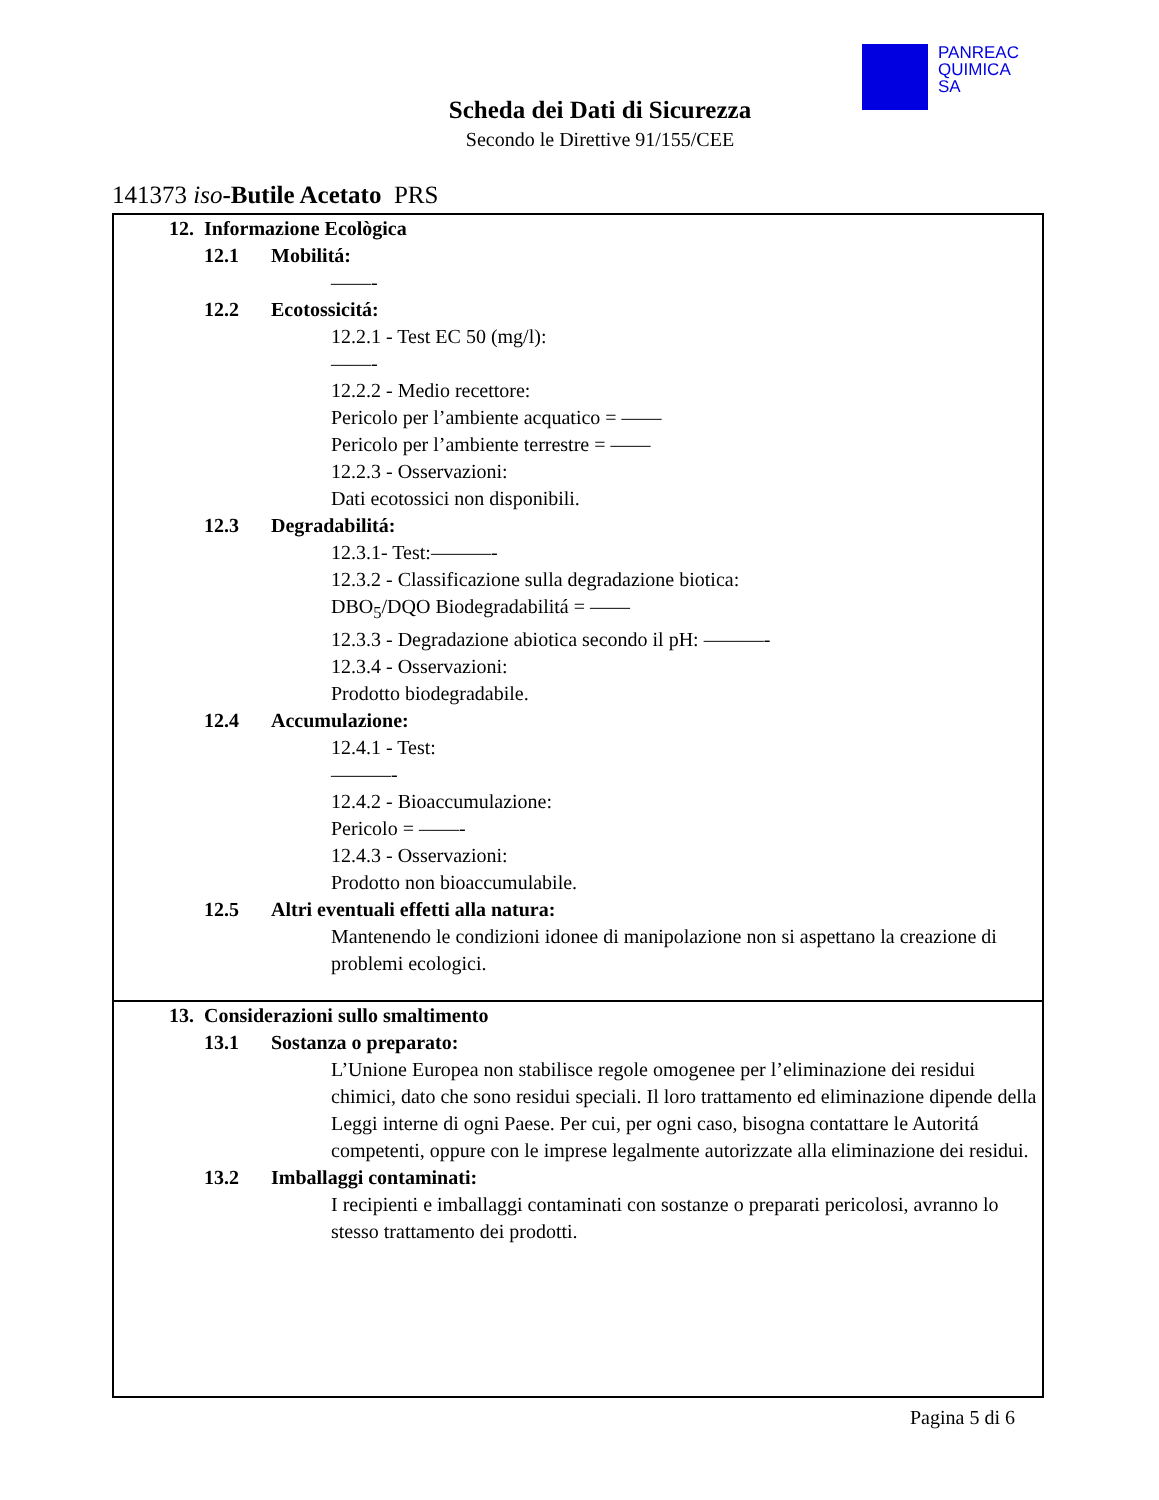PANREAC
QUIMICA
SA
Scheda dei Dati di Sicurezza
Secondo le Direttive 91/155/CEE
141373 iso-Butile Acetato PRS
12. Informazione Ecològica
12.1 Mobilitá:
——-
12.2 Ecotossicitá:
12.2.1 - Test EC 50 (mg/l):
——-
12.2.2 - Medio recettore:
Pericolo per l’ambiente acquatico = ——
Pericolo per l’ambiente terrestre = ——
12.2.3 - Osservazioni:
Dati ecotossici non disponibili.
12.3 Degradabilitá:
12.3.1- Test:———-
12.3.2 - Classificazione sulla degradazione biotica:
DBO<sub>5</sub>/DQO Biodegradabilitá = ——
12.3.3 - Degradazione abiotica secondo il pH: ———-
12.3.4 - Osservazioni:
Prodotto biodegradabile.
12.4 Accumulazione:
12.4.1 - Test:
———-
12.4.2 - Bioaccumulazione:
Pericolo = ——-
12.4.3 - Osservazioni:
Prodotto non bioaccumulabile.
12.5 Altri eventuali effetti alla natura:
Mantenendo le condizioni idonee di manipolazione non si aspettano la creazione di problemi ecologici.
13. Considerazioni sullo smaltimento
13.1 Sostanza o preparato:
L’Unione Europea non stabilisce regole omogenee per l’eliminazione dei residui chimici, dato che sono residui speciali. Il loro trattamento ed eliminazione dipende della Leggi interne di ogni Paese. Per cui, per ogni caso, bisogna contattare le Autoritá competenti, oppure con le imprese legalmente autorizzate alla eliminazione dei residui.
13.2 Imballaggi contaminati:
I recipienti e imballaggi contaminati con sostanze o preparati pericolosi, avranno lo stesso trattamento dei prodotti.
Pagina 5 di 6